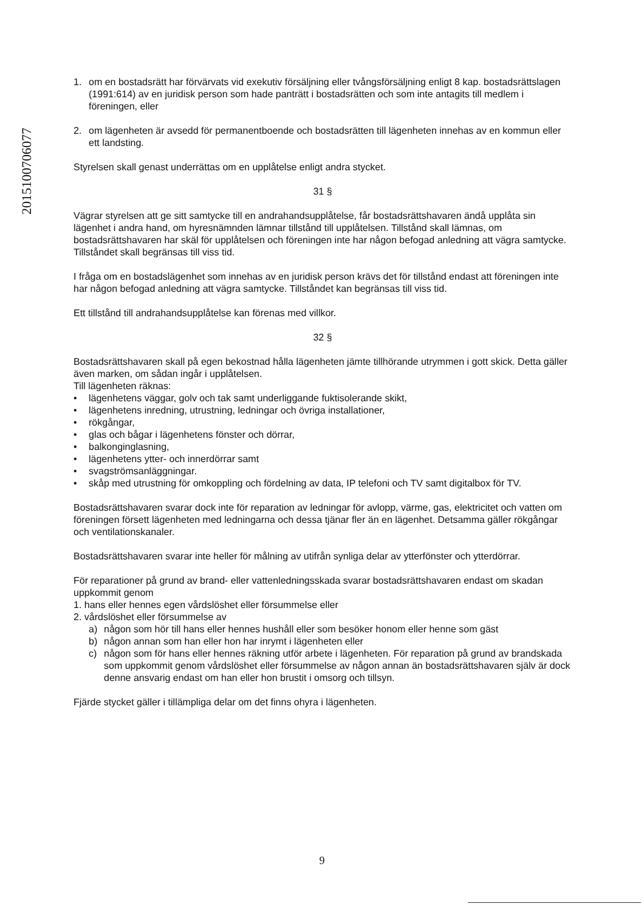2015100706077
1. om en bostadsrätt har förvärvats vid exekutiv försäljning eller tvångsförsäljning enligt 8 kap. bostadsrättslagen (1991:614) av en juridisk person som hade panträtt i bostadsrätten och som inte antagits till medlem i föreningen, eller
2. om lägenheten är avsedd för permanentboende och bostadsrätten till lägenheten innehas av en kommun eller ett landsting.
Styrelsen skall genast underrättas om en upplåtelse enligt andra stycket.
31 §
Vägrar styrelsen att ge sitt samtycke till en andrahandsupplåtelse, får bostadsrättshavaren ändå upplåta sin lägenhet i andra hand, om hyresnämnden lämnar tillstånd till upplåtelsen. Tillstånd skall lämnas, om bostadsrättshavaren har skäl för upplåtelsen och föreningen inte har någon befogad anledning att vägra samtycke. Tillståndet skall begränsas till viss tid.
I fråga om en bostadslägenhet som innehas av en juridisk person krävs det för tillstånd endast att föreningen inte har någon befogad anledning att vägra samtycke. Tillståndet kan begränsas till viss tid.
Ett tillstånd till andrahandsupplåtelse kan förenas med villkor.
32 §
Bostadsrättshavaren skall på egen bekostnad hålla lägenheten jämte tillhörande utrymmen i gott skick. Detta gäller även marken, om sådan ingår i upplåtelsen.
Till lägenheten räknas:
• lägenhetens väggar, golv och tak samt underliggande fuktisolerande skikt,
• lägenhetens inredning, utrustning, ledningar och övriga installationer,
• rökgångar,
• glas och bågar i lägenhetens fönster och dörrar,
• balkonginglasning,
• lägenhetens ytter- och innerdörrar samt
• svagströmsanläggningar.
• skåp med utrustning för omkoppling och fördelning av data, IP telefoni och TV samt digitalbox för TV.
Bostadsrättshavaren svarar dock inte för reparation av ledningar för avlopp, värme, gas, elektricitet och vatten om föreningen försett lägenheten med ledningarna och dessa tjänar fler än en lägenhet. Detsamma gäller rökgångar och ventilationskanaler.
Bostadsrättshavaren svarar inte heller för målning av utifrån synliga delar av ytterfönster och ytterdörrar.
För reparationer på grund av brand- eller vattenledningsskada svarar bostadsrättshavaren endast om skadan uppkommit genom
1. hans eller hennes egen vårdslöshet eller försummelse eller
2. vårdslöshet eller försummelse av
a) någon som hör till hans eller hennes hushåll eller som besöker honom eller henne som gäst
b) någon annan som han eller hon har inrymt i lägenheten eller
c) någon som för hans eller hennes räkning utför arbete i lägenheten. För reparation på grund av brandskada som uppkommit genom vårdslöshet eller försummelse av någon annan än bostadsrättshavaren själv är dock denne ansvarig endast om han eller hon brustit i omsorg och tillsyn.
Fjärde stycket gäller i tillämpliga delar om det finns ohyra i lägenheten.
9